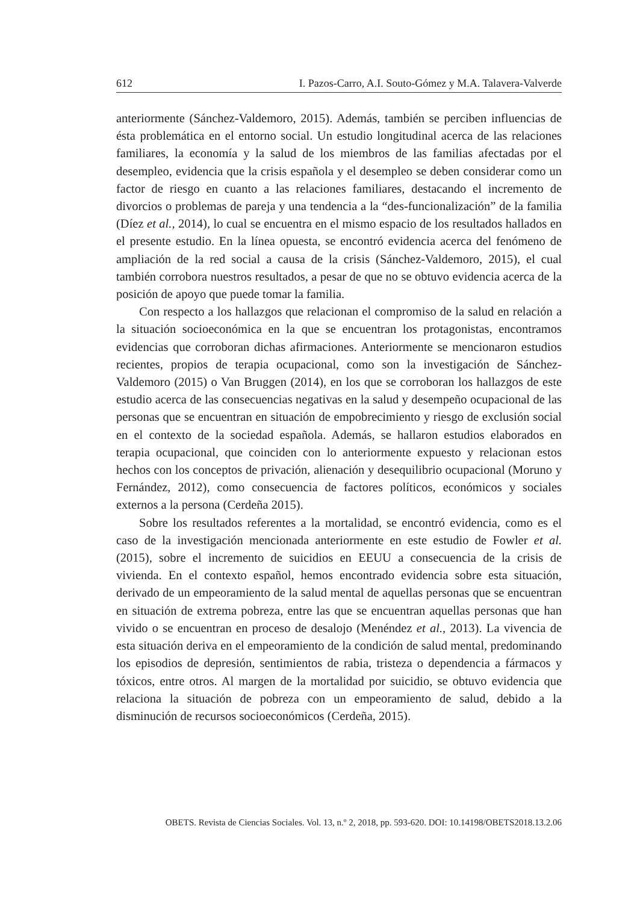612 I. Pazos-Carro, A.I. Souto-Gómez y M.A. Talavera-Valverde
anteriormente (Sánchez-Valdemoro, 2015). Además, también se perciben influencias de ésta problemática en el entorno social. Un estudio longitudinal acerca de las relaciones familiares, la economía y la salud de los miembros de las familias afectadas por el desempleo, evidencia que la crisis española y el desempleo se deben considerar como un factor de riesgo en cuanto a las relaciones familiares, destacando el incremento de divorcios o problemas de pareja y una tendencia a la “des-funcionalización” de la familia (Díez et al., 2014), lo cual se encuentra en el mismo espacio de los resultados hallados en el presente estudio. En la línea opuesta, se encontró evidencia acerca del fenómeno de ampliación de la red social a causa de la crisis (Sánchez-Valdemoro, 2015), el cual también corrobora nuestros resultados, a pesar de que no se obtuvo evidencia acerca de la posición de apoyo que puede tomar la familia.
Con respecto a los hallazgos que relacionan el compromiso de la salud en relación a la situación socioeconómica en la que se encuentran los protagonistas, encontramos evidencias que corroboran dichas afirmaciones. Anteriormente se mencionaron estudios recientes, propios de terapia ocupacional, como son la investigación de Sánchez-Valdemoro (2015) o Van Bruggen (2014), en los que se corroboran los hallazgos de este estudio acerca de las consecuencias negativas en la salud y desempeño ocupacional de las personas que se encuentran en situación de empobrecimiento y riesgo de exclusión social en el contexto de la sociedad española. Además, se hallaron estudios elaborados en terapia ocupacional, que coinciden con lo anteriormente expuesto y relacionan estos hechos con los conceptos de privación, alienación y desequilibrio ocupacional (Moruno y Fernández, 2012), como consecuencia de factores políticos, económicos y sociales externos a la persona (Cerdeña 2015).
Sobre los resultados referentes a la mortalidad, se encontró evidencia, como es el caso de la investigación mencionada anteriormente en este estudio de Fowler et al. (2015), sobre el incremento de suicidios en EEUU a consecuencia de la crisis de vivienda. En el contexto español, hemos encontrado evidencia sobre esta situación, derivado de un empeoramiento de la salud mental de aquellas personas que se encuentran en situación de extrema pobreza, entre las que se encuentran aquellas personas que han vivido o se encuentran en proceso de desalojo (Menéndez et al., 2013). La vivencia de esta situación deriva en el empeoramiento de la condición de salud mental, predominando los episodios de depresión, sentimientos de rabia, tristeza o dependencia a fármacos y tóxicos, entre otros. Al margen de la mortalidad por suicidio, se obtuvo evidencia que relaciona la situación de pobreza con un empeoramiento de salud, debido a la disminución de recursos socioeconómicos (Cerdeña, 2015).
OBETS. Revista de Ciencias Sociales. Vol. 13, n.º 2, 2018, pp. 593-620. DOI: 10.14198/OBETS2018.13.2.06